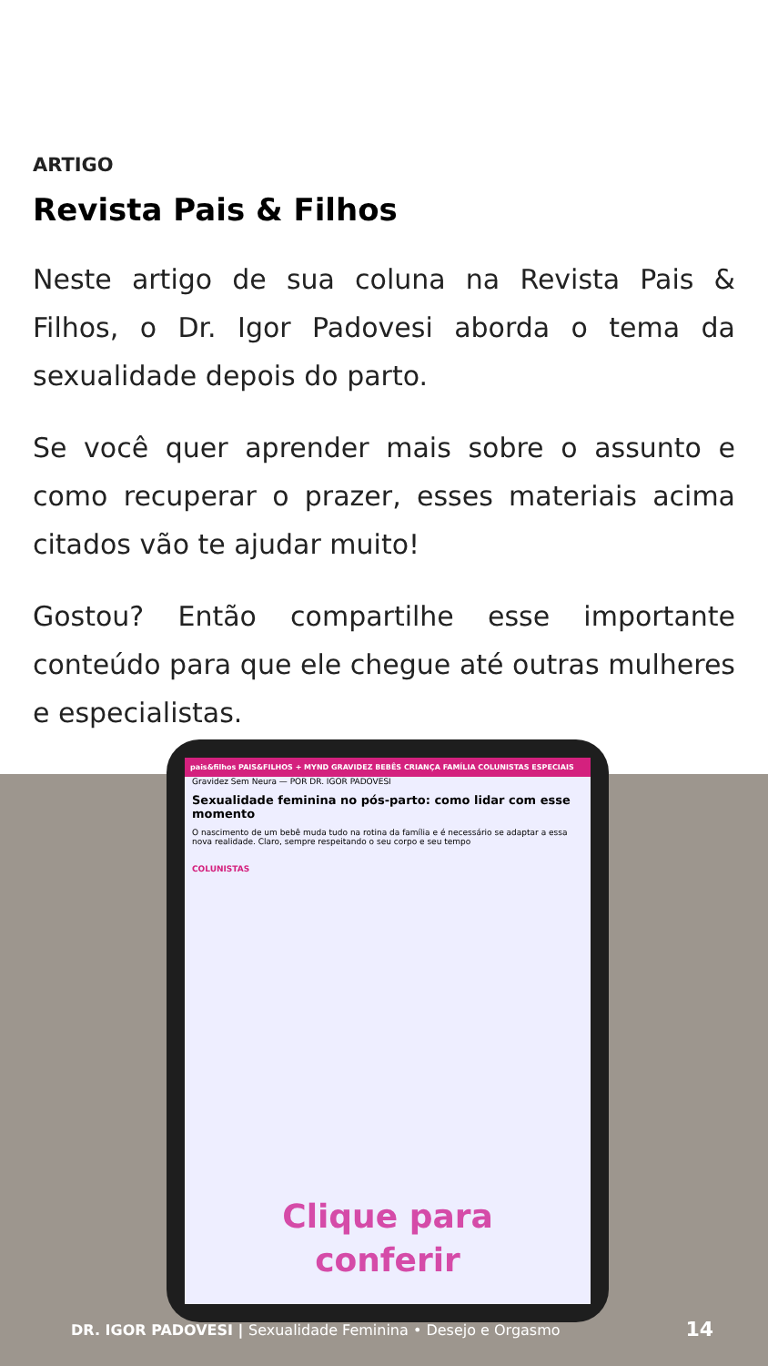ARTIGO
Revista Pais & Filhos
Neste artigo de sua coluna na Revista Pais & Filhos, o Dr. Igor Padovesi aborda o tema da sexualidade depois do parto.
Se você quer aprender mais sobre o assunto e como recuperar o prazer, esses materiais acima citados vão te ajudar muito!
Gostou? Então compartilhe esse importante conteúdo para que ele chegue até outras mulheres e especialistas.
pais&filhos PAIS&FILHOS + MYND GRAVIDEZ BEBÊS CRIANÇA FAMÍLIA COLUNISTAS ESPECIAIS
Gravidez Sem Neura — POR DR. IGOR PADOVESI
Sexualidade feminina no pós-parto: como lidar com esse momento
O nascimento de um bebê muda tudo na rotina da família e é necessário se adaptar a essa nova realidade. Claro, sempre respeitando o seu corpo e seu tempo
COLUNISTAS
Clique para
conferir
DR. IGOR PADOVESI | Sexualidade Feminina • Desejo e Orgasmo
14